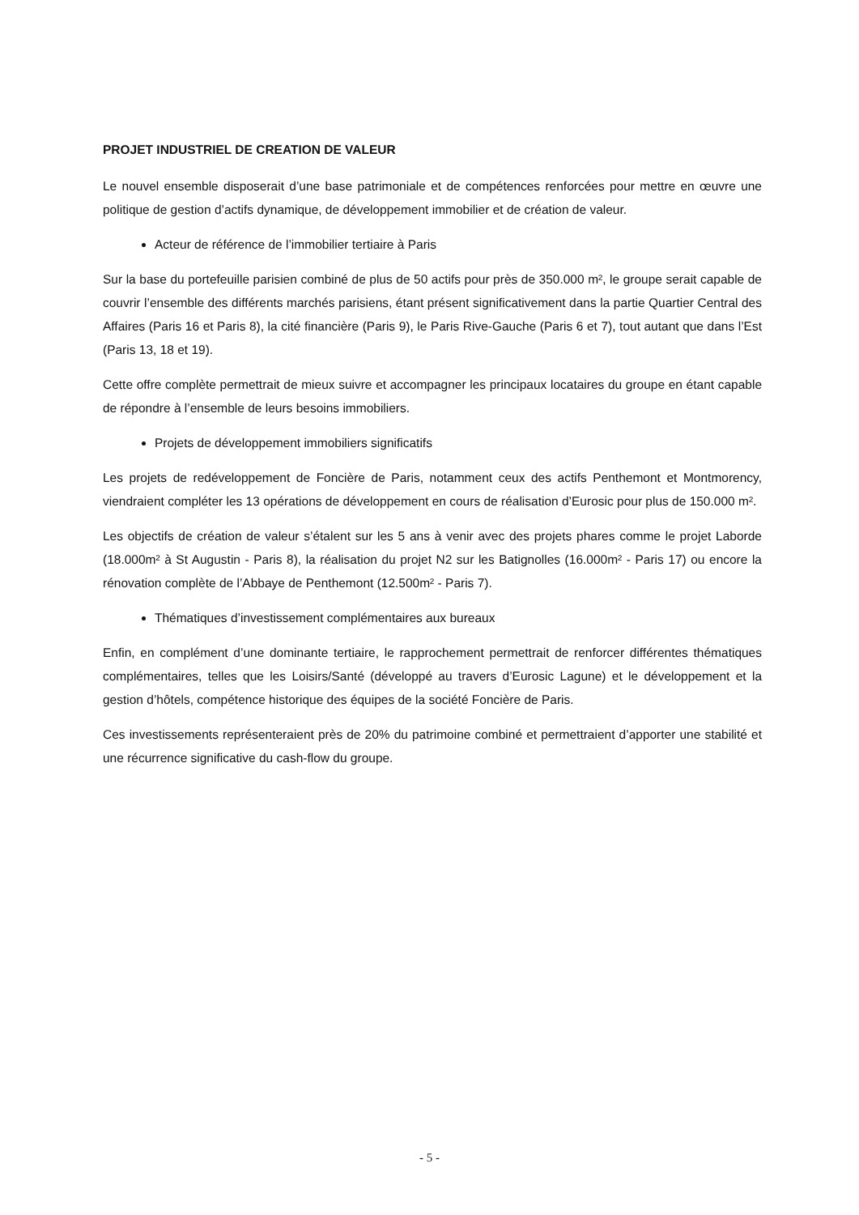PROJET INDUSTRIEL DE CREATION DE VALEUR
Le nouvel ensemble disposerait d’une base patrimoniale et de compétences renforcées pour mettre en œuvre une politique de gestion d’actifs dynamique, de développement immobilier et de création de valeur.
Acteur de référence de l’immobilier tertiaire à Paris
Sur la base du portefeuille parisien combiné de plus de 50 actifs pour près de 350.000 m², le groupe serait capable de couvrir l’ensemble des différents marchés parisiens, étant présent significativement dans la partie Quartier Central des Affaires (Paris 16 et Paris 8), la cité financière (Paris 9), le Paris Rive-Gauche (Paris 6 et 7), tout autant que dans l’Est (Paris 13, 18 et 19).
Cette offre complète permettrait de mieux suivre et accompagner les principaux locataires du groupe en étant capable de répondre à l’ensemble de leurs besoins immobiliers.
Projets de développement immobiliers significatifs
Les projets de redéveloppement de Foncière de Paris, notamment ceux des actifs Penthemont et Montmorency, viendraient compléter les 13 opérations de développement en cours de réalisation d’Eurosic pour plus de 150.000 m².
Les objectifs de création de valeur s’étalent sur les 5 ans à venir avec des projets phares comme le projet Laborde (18.000m² à St Augustin - Paris 8), la réalisation du projet N2 sur les Batignolles (16.000m² - Paris 17) ou encore la rénovation complète de l’Abbaye de Penthemont (12.500m² - Paris 7).
Thématiques d’investissement complémentaires aux bureaux
Enfin, en complément d’une dominante tertiaire, le rapprochement permettrait de renforcer différentes thématiques complémentaires, telles que les Loisirs/Santé (développé au travers d’Eurosic Lagune) et le développement et la gestion d’hôtels, compétence historique des équipes de la société Foncière de Paris.
Ces investissements représenteraient près de 20% du patrimoine combiné et permettraient d’apporter une stabilité et une récurrence significative du cash-flow du groupe.
- 5 -